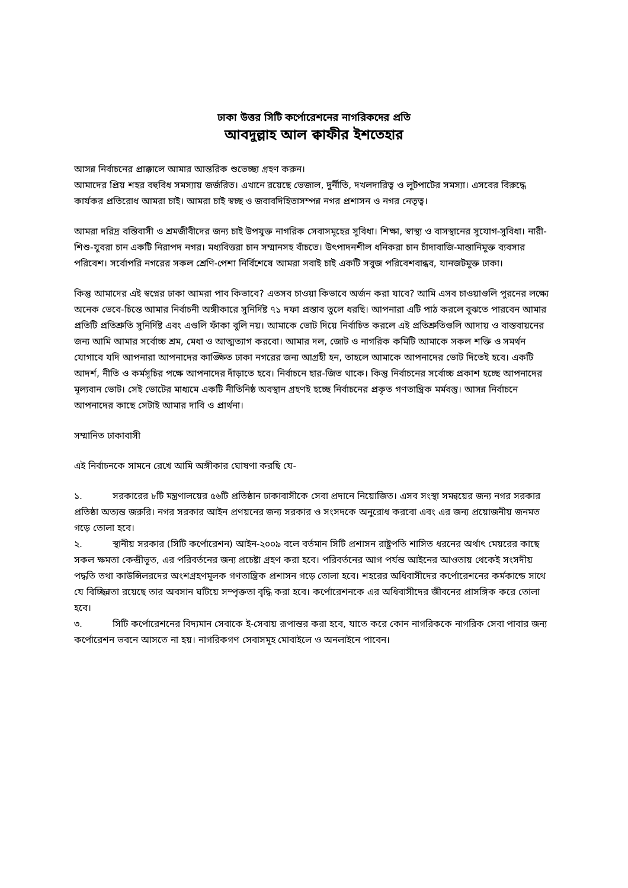ঢাকা উত্তর সিটি কর্পোরেশনের নাগরিকদের প্রতি
আবদুল্লাহ আল ক্বাফীর ইশতেহার
আসন্ন নির্বাচনের প্রাক্কালে আমার আন্তরিক শুভেচ্ছা গ্রহণ করুন।
আমাদের প্রিয় শহর বহুবিধ সমস্যায় জর্জরিত। এখানে রয়েছে ভেজাল, দুর্নীতি, দখলদারিত্ব ও লুটপাটের সমস্যা। এসবের বিরুদ্ধে কার্যকর প্রতিরোধ আমরা চাই। আমরা চাই স্বচ্ছ ও জবাবদিহিতাসম্পন্ন নগর প্রশাসন ও নগর নেতৃত্ব।
আমরা দরিদ্র বস্তিবাসী ও শ্রমজীবীদের জন্য চাই উপযুক্ত নাগরিক সেবাসমূহের সুবিধা। শিক্ষা, স্বাস্থ্য ও বাসস্থানের সুযোগ-সুবিধা। নারী-শিশু-যুবরা চান একটি নিরাপদ নগর। মধ্যবিত্তরা চান সম্মানসহ বাঁচতে। উৎপাদনশীল ধনিকরা চান চাঁদাবাজি-মাস্তানিমুক্ত ব্যবসার পরিবেশ। সর্বোপরি নগরের সকল শ্রেণি-পেশা নির্বিশেষে আমরা সবাই চাই একটি সবুজ পরিবেশবান্ধব, যানজটমুক্ত ঢাকা।
কিন্তু আমাদের এই স্বপ্নের ঢাকা আমরা পাব কিভাবে? এতসব চাওয়া কিভাবে অর্জন করা যাবে? আমি এসব চাওয়াগুলি পুরনের লক্ষ্যে অনেক ভেবে-চিন্তে আমার নির্বাচনী অঙ্গীকারে সুনির্দিষ্ট ৭১ দফা প্রস্তাব তুলে ধরছি। আপনারা এটি পাঠ করলে বুঝতে পারবেন আমার প্রতিটি প্রতিশ্রুতি সুনির্দিষ্ট এবং এগুলি ফাঁকা বুলি নয়। আমাকে ভোট দিয়ে নির্বাচিত করলে এই প্রতিশ্রুতিগুলি আদায় ও বাস্তবায়নের জন্য আমি আমার সর্বোচ্চ শ্রম, মেধা ও আত্মত্যাগ করবো। আমার দল, জোট ও নাগরিক কমিটি আমাকে সকল শক্তি ও সমর্থন যোগাবে যদি আপনারা আপনাদের কাঙ্ক্ষিত ঢাকা নগরের জন্য আগ্রহী হন, তাহলে আমাকে আপনাদের ভোট দিতেই হবে। একটি আদর্শ, নীতি ও কর্মসূচির পক্ষে আপনাদের দাঁড়াতে হবে। নির্বাচনে হার-জিত থাকে। কিন্তু নির্বাচনের সর্বোচ্চ প্রকাশ হচ্ছে আপনাদের মূল্যবান ভোট। সেই ভোটের মাধ্যমে একটি নীতিনিষ্ঠ অবস্থান গ্রহণই হচ্ছে নির্বাচনের প্রকৃত গণতান্ত্রিক মর্মবস্তু। আসন্ন নির্বাচনে আপনাদের কাছে সেটাই আমার দাবি ও প্রার্থনা।
সম্মানিত ঢাকাবাসী
এই নির্বাচনকে সামনে রেখে আমি অঙ্গীকার ঘোষণা করছি যে-
১. সরকারের ৮টি মন্ত্রণালয়ের ৫৬টি প্রতিষ্ঠান ঢাকাবাসীকে সেবা প্রদানে নিয়োজিত। এসব সংস্থা সমন্বয়ের জন্য নগর সরকার প্রতিষ্ঠা অত্যন্ত জরুরি। নগর সরকার আইন প্রণয়নের জন্য সরকার ও সংসদকে অনুরোধ করবো এবং এর জন্য প্রয়োজনীয় জনমত গড়ে তোলা হবে।
২. স্থানীয় সরকার (সিটি কর্পোরেশন) আইন-২০০৯ বলে বর্তমান সিটি প্রশাসন রাষ্ট্রপতি শাসিত ধরনের অর্থাৎ মেয়রের কাছে সকল ক্ষমতা কেন্দ্রীভূত, এর পরিবর্তনের জন্য প্রচেষ্টা গ্রহণ করা হবে। পরিবর্তনের আগ পর্যন্ত আইনের আওতায় থেকেই সংসদীয় পদ্ধতি তথা কাউন্সিলরদের অংশগ্রহণমূলক গণতান্ত্রিক প্রশাসন গড়ে তোলা হবে। শহরের অধিবাসীদের কর্পোরেশনের কর্মকান্ডে সাথে যে বিচ্ছিন্নতা রয়েছে তার অবসান ঘটিয়ে সম্পৃক্ততা বৃদ্ধি করা হবে। কর্পোরেশনকে এর অধিবাসীদের জীবনের প্রাসঙ্গিক করে তোলা হবে।
৩. সিটি কর্পোরেশনের বিদ্যমান সেবাকে ই-সেবায় রূপান্তর করা হবে, যাতে করে কোন নাগরিককে নাগরিক সেবা পাবার জন্য কর্পোরেশন ভবনে আসতে না হয়। নাগরিকগণ সেবাসমূহ মোবাইলে ও অনলাইনে পাবেন।